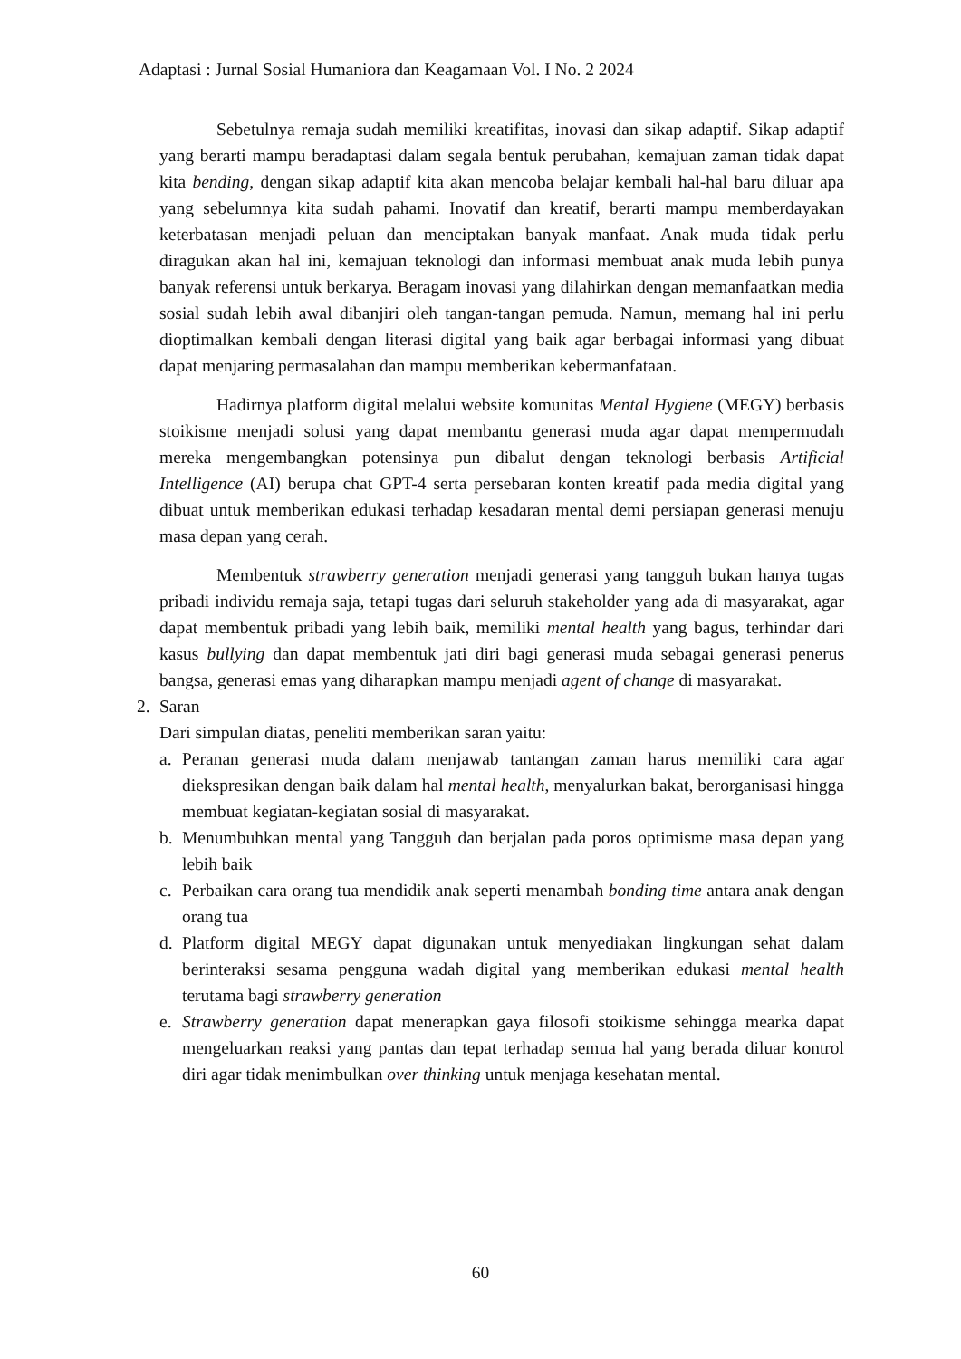Adaptasi : Jurnal Sosial Humaniora dan Keagamaan Vol. I No. 2 2024
Sebetulnya remaja sudah memiliki kreatifitas, inovasi dan sikap adaptif. Sikap adaptif yang berarti mampu beradaptasi dalam segala bentuk perubahan, kemajuan zaman tidak dapat kita bending, dengan sikap adaptif kita akan mencoba belajar kembali hal-hal baru diluar apa yang sebelumnya kita sudah pahami. Inovatif dan kreatif, berarti mampu memberdayakan keterbatasan menjadi peluan dan menciptakan banyak manfaat. Anak muda tidak perlu diragukan akan hal ini, kemajuan teknologi dan informasi membuat anak muda lebih punya banyak referensi untuk berkarya. Beragam inovasi yang dilahirkan dengan memanfaatkan media sosial sudah lebih awal dibanjiri oleh tangan-tangan pemuda. Namun, memang hal ini perlu dioptimalkan kembali dengan literasi digital yang baik agar berbagai informasi yang dibuat dapat menjaring permasalahan dan mampu memberikan kebermanfataan.
Hadirnya platform digital melalui website komunitas Mental Hygiene (MEGY) berbasis stoikisme menjadi solusi yang dapat membantu generasi muda agar dapat mempermudah mereka mengembangkan potensinya pun dibalut dengan teknologi berbasis Artificial Intelligence (AI) berupa chat GPT-4 serta persebaran konten kreatif pada media digital yang dibuat untuk memberikan edukasi terhadap kesadaran mental demi persiapan generasi menuju masa depan yang cerah.
Membentuk strawberry generation menjadi generasi yang tangguh bukan hanya tugas pribadi individu remaja saja, tetapi tugas dari seluruh stakeholder yang ada di masyarakat, agar dapat membentuk pribadi yang lebih baik, memiliki mental health yang bagus, terhindar dari kasus bullying dan dapat membentuk jati diri bagi generasi muda sebagai generasi penerus bangsa, generasi emas yang diharapkan mampu menjadi agent of change di masyarakat.
2. Saran
Dari simpulan diatas, peneliti memberikan saran yaitu:
a. Peranan generasi muda dalam menjawab tantangan zaman harus memiliki cara agar diekspresikan dengan baik dalam hal mental health, menyalurkan bakat, berorganisasi hingga membuat kegiatan-kegiatan sosial di masyarakat.
b. Menumbuhkan mental yang Tangguh dan berjalan pada poros optimisme masa depan yang lebih baik
c. Perbaikan cara orang tua mendidik anak seperti menambah bonding time antara anak dengan orang tua
d. Platform digital MEGY dapat digunakan untuk menyediakan lingkungan sehat dalam berinteraksi sesama pengguna wadah digital yang memberikan edukasi mental health terutama bagi strawberry generation
e. Strawberry generation dapat menerapkan gaya filosofi stoikisme sehingga mearka dapat mengeluarkan reaksi yang pantas dan tepat terhadap semua hal yang berada diluar kontrol diri agar tidak menimbulkan over thinking untuk menjaga kesehatan mental.
60